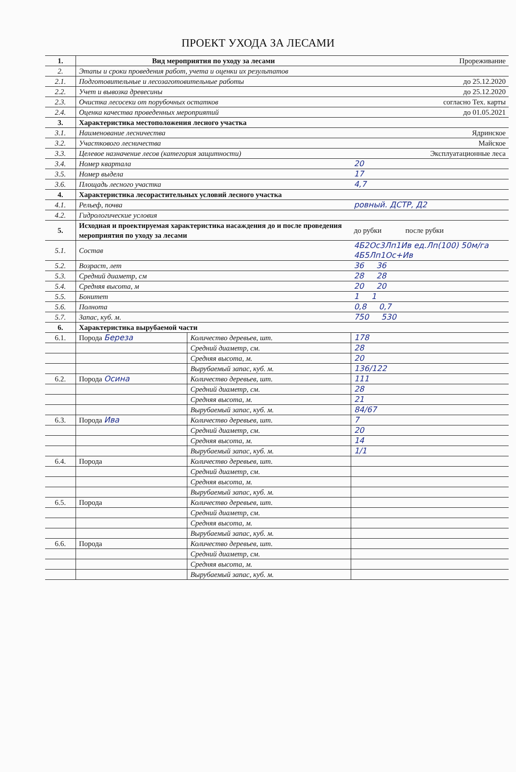ПРОЕКТ УХОДА ЗА ЛЕСАМИ
| 1. | Вид мероприятия по уходу за лесами | | Прореживание |
| 2. | Этапы и сроки проведения работ, учета и оценки их результатов | | |
| 2.1. | Подготовительные и лесозаготовительные работы | | до 25.12.2020 |
| 2.2. | Учет и вывозка древесины | | до 25.12.2020 |
| 2.3. | Очистка лесосеки от порубочных остатков | | согласно Тех. карты |
| 2.4. | Оценка качества проведенных мероприятий | | до 01.05.2021 |
| 3. | Характеристика местоположения лесного участка | | |
| 3.1. | Наименование лесничества | | Ядринское |
| 3.2. | Участкового лесничества | | Майское |
| 3.3. | Целевое назначение лесов (категория защитности) | | Эксплуатационные леса |
| 3.4. | Номер квартала | | 20 |
| 3.5. | Номер выдела | | 17 |
| 3.6. | Площадь лесного участка | | 4,7 |
| 4. | Характеристика лесорастительных условий лесного участка | | |
| 4.1. | Рельеф, почва | | ровный. ДСТР, Д2 |
| 4.2. | Гидрологические условия | | |
| 5. | Исходная и проектируемая характеристика насаждения до и после проведения мероприятия по уходу за лесами | | до рубки после рубки |
| 5.1. | Состав | | 4Б2Ос3Лп1Ив ед.Лп(100) 50м/га 4Б5Лп1Ос+Ив |
| 5.2. | Возраст, лет | | 36 36 |
| 5.3. | Средний диаметр, см | | 28 28 |
| 5.4. | Средняя высота, м | | 20 20 |
| 5.5. | Бонитет | | 1 1 |
| 5.6. | Полнота | | 0,8 0,7 |
| 5.7. | Запас, куб. м. | | 750 530 |
| 6. | Характеристика вырубаемой части | | |
| 6.1. | Порода Береза | Количество деревьев, шт. | 178 |
| | | Средний диаметр, см. | 28 |
| | | Средняя высота, м. | 20 |
| | | Вырубаемый запас, куб. м. | 136/122 |
| 6.2. | Порода Осина | Количество деревьев, шт. | 111 |
| | | Средний диаметр, см. | 28 |
| | | Средняя высота, м. | 21 |
| | | Вырубаемый запас, куб. м. | 84/67 |
| 6.3. | Порода Ива | Количество деревьев, шт. | 7 |
| | | Средний диаметр, см. | 20 |
| | | Средняя высота, м. | 14 |
| | | Вырубаемый запас, куб. м. | 1/1 |
| 6.4. | Порода | Количество деревьев, шт. | |
| | | Средний диаметр, см. | |
| | | Средняя высота, м. | |
| | | Вырубаемый запас, куб. м. | |
| 6.5. | Порода | Количество деревьев, шт. | |
| | | Средний диаметр, см. | |
| | | Средняя высота, м. | |
| | | Вырубаемый запас, куб. м. | |
| 6.6. | Порода | Количество деревьев, шт. | |
| | | Средний диаметр, см. | |
| | | Средняя высота, м. | |
| | | Вырубаемый запас, куб. м. | |